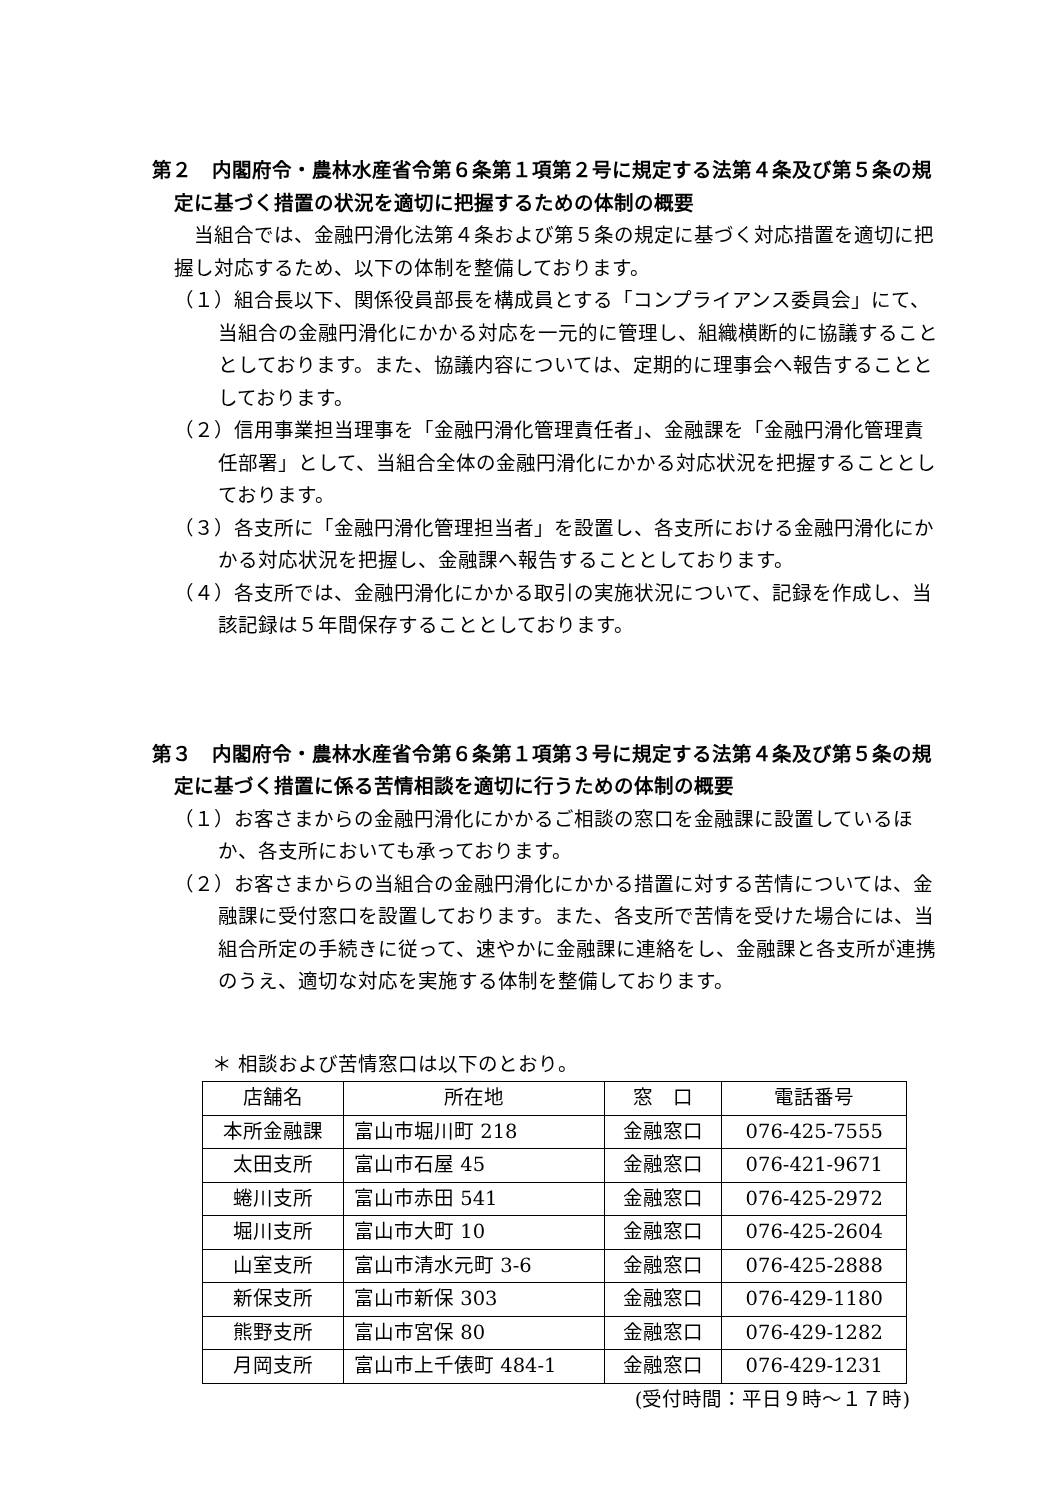第２　内閣府令・農林水産省令第６条第１項第２号に規定する法第４条及び第５条の規定に基づく措置の状況を適切に把握するための体制の概要
当組合では、金融円滑化法第４条および第５条の規定に基づく対応措置を適切に把握し対応するため、以下の体制を整備しております。
（１）組合長以下、関係役員部長を構成員とする「コンプライアンス委員会」にて、当組合の金融円滑化にかかる対応を一元的に管理し、組織横断的に協議することとしております。また、協議内容については、定期的に理事会へ報告することとしております。
（２）信用事業担当理事を「金融円滑化管理責任者」、金融課を「金融円滑化管理責任部署」として、当組合全体の金融円滑化にかかる対応状況を把握することとしております。
（３）各支所に「金融円滑化管理担当者」を設置し、各支所における金融円滑化にかかる対応状況を把握し、金融課へ報告することとしております。
（４）各支所では、金融円滑化にかかる取引の実施状況について、記録を作成し、当該記録は５年間保存することとしております。
第３　内閣府令・農林水産省令第６条第１項第３号に規定する法第４条及び第５条の規定に基づく措置に係る苦情相談を適切に行うための体制の概要
（１）お客さまからの金融円滑化にかかるご相談の窓口を金融課に設置しているほか、各支所においても承っております。
（２）お客さまからの当組合の金融円滑化にかかる措置に対する苦情については、金融課に受付窓口を設置しております。また、各支所で苦情を受けた場合には、当組合所定の手続きに従って、速やかに金融課に連絡をし、金融課と各支所が連携のうえ、適切な対応を実施する体制を整備しております。
＊ 相談および苦情窓口は以下のとおり。
| 店舗名 | 所在地 | 窓 口 | 電話番号 |
| --- | --- | --- | --- |
| 本所金融課 | 富山市堀川町 218 | 金融窓口 | 076-425-7555 |
| 太田支所 | 富山市石屋 45 | 金融窓口 | 076-421-9671 |
| 蜷川支所 | 富山市赤田 541 | 金融窓口 | 076-425-2972 |
| 堀川支所 | 富山市大町 10 | 金融窓口 | 076-425-2604 |
| 山室支所 | 富山市清水元町 3-6 | 金融窓口 | 076-425-2888 |
| 新保支所 | 富山市新保 303 | 金融窓口 | 076-429-1180 |
| 熊野支所 | 富山市宮保 80 | 金融窓口 | 076-429-1282 |
| 月岡支所 | 富山市上千俵町 484-1 | 金融窓口 | 076-429-1231 |
(受付時間：平日９時～１７時)